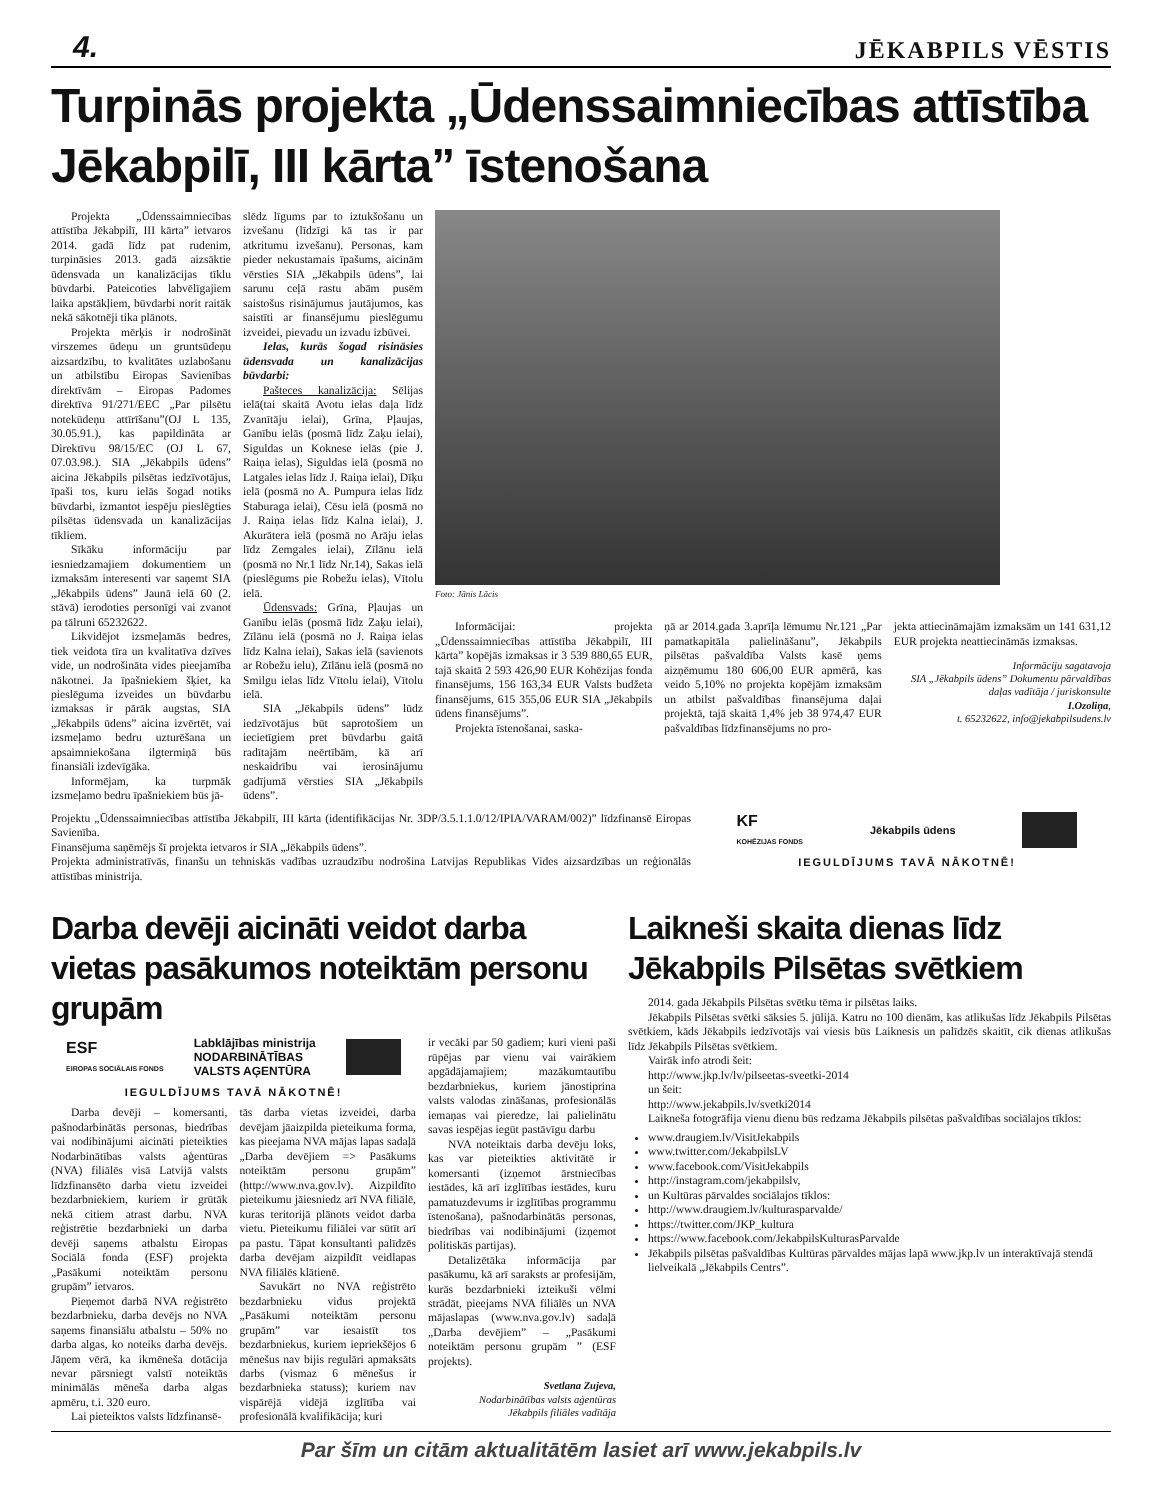4. JĒKABPILS VĒSTIS
Turpinās projekta „Ūdenssaimniecības attīstība Jēkabpilī, III kārta” īstenošana
Projekta „Ūdenssaimniecības attīstība Jēkabpilī, III kārta” ietvaros 2014. gadā līdz pat rudenim, turpināsies 2013. gadā aizsāktie ūdensvada un kanalizācijas tīklu būvdarbi. Pateicoties labvēlīgajiem laika apstākļiem, būvdarbi norit raitāk nekā sākotnēji tika plānots.
Projekta mērķis ir nodrošināt virszemes ūdeņu un gruntsūdeņu aizsardzību, to kvalitātes uzlabošanu un atbilstību Eiropas Savienības direktīvām – Eiropas Padomes direktīva 91/271/EEC „Par pilsētu notekūdeņu attīrīšanu”(OJ L 135, 30.05.91.), kas papildināta ar Direktīvu 98/15/EC (OJ L 67, 07.03.98.). SIA „Jēkabpils ūdens” aicina Jēkabpils pilsētas iedzīvotājus, īpaši tos, kuru ielās šogad notiks būvdarbi, izmantot iespēju pieslēgties pilsētas ūdensvada un kanalizācijas tīkliem.
Sīkāku informāciju par iesniedzamajiem dokumentiem un izmaksām interesenti var saņemt SIA „Jēkabpils ūdens” Jaunā ielā 60 (2. stāvā) ierodoties personīgi vai zvanot pa tālruni 65232622.
Likvidējot izsmeļamās bedres, tiek veidota tīra un kvalitatīva dzīves vide, un nodrošināta vides pieejamība nākotnei. Ja īpašniekiem šķiet, ka pieslēguma izveides un būvdarbu izmaksas ir pārāk augstas, SIA „Jēkabpils ūdens” aicina izvērtēt, vai izsmeļamo bedru uzturēšana un apsaimniekošana ilgtermiņā būs finansiāli izdevīgāka.
Informējam, ka turpmāk izsmeļamo bedru īpašniekiem būs jā-
slēdz līgums par to iztukšošanu un izvešanu (līdzīgi kā tas ir par atkritumu izvešanu). Personas, kam pieder nekustamais īpašums, aicinām vērsties SIA „Jēkabpils ūdens”, lai sarunu ceļā rastu abām pusēm saistošus risinājumus jautājumos, kas saistīti ar finansējumu pieslēgumu izveidei, pievadu un izvadu izbūvei.
Ielas, kurās šogad risināsies ūdensvada un kanalizācijas būvdarbi:
Pašteces kanalizācija: Sēlijas ielā(tai skaitā Avotu ielas daļa līdz Zvanītāju ielai), Grīna, Pļaujas, Ganību ielās (posmā līdz Zaķu ielai), Siguldas un Koknese ielās (pie J. Raiņa ielas), Siguldas ielā (posmā no Latgales ielas līdz J. Raiņa ielai), Dīķu ielā (posmā no A. Pumpura ielas līdz Staburaga ielai), Cēsu ielā (posmā no J. Raiņa ielas līdz Kalna ielai), J. Akurātera ielā (posmā no Arāju ielas līdz Zemgales ielai), Zīlānu ielā (posmā no Nr.1 līdz Nr.14), Sakas ielā (pieslēgums pie Robežu ielas), Vītolu ielā.
Ūdensvads: Grīna, Pļaujas un Ganību ielās (posmā līdz Zaķu ielai), Zīlānu ielā (posmā no J. Raiņa ielas līdz Kalna ielai), Sakas ielā (savienots ar Robežu ielu), Zīlānu ielā (posmā no Smilgu ielas līdz Vītolu ielai), Vītolu ielā.
SIA „Jēkabpils ūdens” lūdz iedzīvotājus būt saprotošiem un iecietīgiem pret būvdarbu gaitā radītajām neērtībām, kā arī neskaidrību vai ierosinājumu gadījumā vērsties SIA „Jēkabpils ūdens”.
Foto: Jānis Lācis
Informācijai: projekta „Ūdenssaimniecības attīstība Jēkabpilī, III kārta” kopējās izmaksas ir 3 539 880,65 EUR, tajā skaitā 2 593 426,90 EUR Kohēzijas fonda finansējums, 156 163,34 EUR Valsts budžeta finansējums, 615 355,06 EUR SIA „Jēkabpils ūdens finansējums”.
Projekta īstenošanai, saska-
ņā ar 2014.gada 3.aprīļa lēmumu Nr.121 „Par pamatkapitāla palielināšanu”, Jēkabpils pilsētas pašvaldība Valsts kasē ņems aizņēmumu 180 606,00 EUR apmērā, kas veido 5,10% no projekta kopējām izmaksām un atbilst pašvaldības finansējuma daļai projektā, tajā skaitā 1,4% jeb 38 974,47 EUR pašvaldības līdzfinansējums no pro-
jekta attiecināmajām izmaksām un 141 631,12 EUR projekta neattiecināmās izmaksas.
Informāciju sagatavoja
SIA „Jēkabpils ūdens” Dokumentu pārvaldības daļas vadītāja / juriskonsulte
I.Ozoliņa,
t. 65232622, info@jekabpilsudens.lv
Projektu „Ūdenssaimniecības attīstība Jēkabpilī, III kārta (identifikācijas Nr. 3DP/3.5.1.1.0/12/IPIA/VARAM/002)” līdzfinansē Eiropas Savienība.
Finansējuma saņēmējs šī projekta ietvaros ir SIA „Jēkabpils ūdens”.
Projekta administratīvās, finanšu un tehniskās vadības uzraudzību nodrošina Latvijas Republikas Vides aizsardzības un reģionālās attīstības ministrija.
KF
KOHĒZIJAS FONDS Jēkabpils ūdens
IEGULDĪJUMS TAVĀ NĀKOTNĒ!
Darba devēji aicināti veidot darba vietas pasākumos noteiktām personu grupām
ESF
EIROPAS SOCIĀLAIS FONDS Labklājības ministrija
NODARBINĀTĪBAS
VALSTS AĢENTŪRA
IEGULDĪJUMS TAVĀ NĀKOTNĒ!
Darba devēji – komersanti, pašnodarbinātās personas, biedrības vai nodibinājumi aicināti pieteikties Nodarbinātības valsts aģentūras (NVA) filiālēs visā Latvijā valsts līdzfinansēto darba vietu izveidei bezdarbniekiem, kuriem ir grūtāk nekā citiem atrast darbu. NVA reģistrētie bezdarbnieki un darba devēji saņems atbalstu Eiropas Sociālā fonda (ESF) projekta „Pasākumi noteiktām personu grupām” ietvaros.
Pieņemot darbā NVA reģistrēto bezdarbnieku, darba devējs no NVA saņems finansiālu atbalstu – 50% no darba algas, ko noteiks darba devējs. Jāņem vērā, ka ikmēneša dotācija nevar pārsniegt valstī noteiktās minimālās mēneša darba algas apmēru, t.i. 320 euro.
Lai pieteiktos valsts līdzfinansē-
tās darba vietas izveidei, darba devējam jāaizpilda pieteikuma forma, kas pieejama NVA mājas lapas sadaļā „Darba devējiem => Pasākums noteiktām personu grupām” (http://www.nva.gov.lv). Aizpildīto pieteikumu jāiesniedz arī NVA filiālē, kuras teritorijā plānots veidot darba vietu. Pieteikumu filiālei var sūtīt arī pa pastu. Tāpat konsultanti palīdzēs darba devējam aizpildīt veidlapas NVA filiālēs klātienē.
Savukārt no NVA reģistrēto bezdarbnieku vidus projektā „Pasākumi noteiktām personu grupām” var iesaistīt tos bezdarbniekus, kuriem iepriekšējos 6 mēnešus nav bijis regulāri apmaksāts darbs (vismaz 6 mēnešus ir bezdarbnieka statuss); kuriem nav vispārējā vidējā izglītība vai profesionālā kvalifikācija; kuri
ir vecāki par 50 gadiem; kuri vieni paši rūpējas par vienu vai vairākiem apgādājamajiem; mazākumtautību bezdarbniekus, kuriem jānostiprina valsts valodas zināšanas, profesionālās iemaņas vai pieredze, lai palielinātu savas iespējas iegūt pastāvīgu darbu
NVA noteiktais darba devēju loks, kas var pieteikties aktivitātē ir komersanti (izņemot ārstniecības iestādes, kā arī izglītības iestādes, kuru pamatuzdevums ir izglītības programmu īstenošana), pašnodarbinātās personas, biedrības vai nodibinājumi (izņemot politiskās partijas).
Detalizētāka informācija par pasākumu, kā arī saraksts ar profesijām, kurās bezdarbnieki izteikuši vēlmi strādāt, pieejams NVA filiālēs un NVA mājaslapas (www.nva.gov.lv) sadaļā „Darba devējiem” – „Pasākumi noteiktām personu grupām ” (ESF projekts).
Svetlana Zujeva,
Nodarbinātības valsts aģentūras
Jēkabpils filiāles vadītāja
Laikneši skaita dienas līdz Jēkabpils Pilsētas svētkiem
2014. gada Jēkabpils Pilsētas svētku tēma ir pilsētas laiks.
Jēkabpils Pilsētas svētki sāksies 5. jūlijā. Katru no 100 dienām, kas atlikušas līdz Jēkabpils Pilsētas svētkiem, kāds Jēkabpils iedzīvotājs vai viesis būs Laiknesis un palīdzēs skaitīt, cik dienas atlikušas līdz Jēkabpils Pilsētas svētkiem.
Vairāk info atrodi šeit:
http://www.jkp.lv/lv/pilseetas-sveetki-2014
un šeit:
http://www.jekabpils.lv/svetki2014
Laikneša fotogrāfija vienu dienu būs redzama Jēkabpils pilsētas pašvaldības sociālajos tīklos:
www.draugiem.lv/VisitJekabpils
www.twitter.com/JekabpilsLV
www.facebook.com/VisitJekabpils
http://instagram.com/jekabpilslv,
un Kultūras pārvaldes sociālajos tīklos:
http://www.draugiem.lv/kulturasparvalde/
https://twitter.com/JKP_kultura
https://www.facebook.com/JekabpilsKulturasParvalde
Jēkabpils pilsētas pašvaldības Kultūras pārvaldes mājas lapā www.jkp.lv un interaktīvajā stendā lielveikalā „Jēkabpils Centrs”.
Par šīm un citām aktualitātēm lasiet arī www.jekabpils.lv